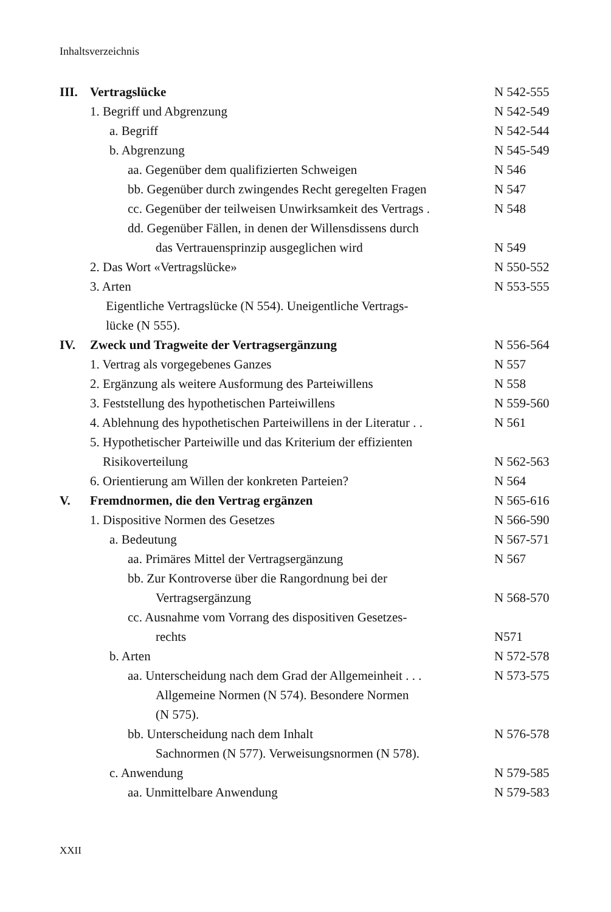Inhaltsverzeichnis
III. Vertragslücke N 542-555
1. Begriff und Abgrenzung N 542-549
a. Begriff N 542-544
b. Abgrenzung N 545-549
aa. Gegenüber dem qualifizierten Schweigen
N 546
bb. Gegenüber durch zwingendes Recht geregelten Fragen
N 547
cc. Gegenüber der teilweisen Unwirksamkeit des Vertrags .
N 548
dd. Gegenüber Fällen, in denen der Willensdissens durch
das Vertrauensprinzip ausgeglichen wird
N 549
2. Das Wort «Vertragslücke» N 550-552
3. Arten
Eigentliche Vertragslücke (N 554). Uneigentliche Vertrags-
lücke (N 555).
N 553-555
IV. Zweck und Tragweite der Vertragsergänzung
N 556-564
1. Vertrag als vorgegebenes Ganzes
N 557
2. Ergänzung als weitere Ausformung des Parteiwillens
N 558
3. Feststellung des hypothetischen Parteiwillens
N 559-560
4. Ablehnung des hypothetischen Parteiwillens in der Literatur . .
N 561
5. Hypothetischer Parteiwille und das Kriterium der effizienten
Risikoverteilung
N 562-563
6. Orientierung am Willen der konkreten Parteien?
N 564
V. Fremdnormen, die den Vertrag ergänzen
N 565-616
1. Dispositive Normen des Gesetzes
N 566-590
a. Bedeutung N 567-571
aa. Primäres Mittel der Vertragsergänzung
N 567
bb. Zur Kontroverse über die Rangordnung bei der
Vertragsergänzung
N 568-570
cc. Ausnahme vom Vorrang des dispositiven Gesetzes-
rechts
N571
b. Arten N 572-578
aa. Unterscheidung nach dem Grad der Allgemeinheit . . .
Allgemeine Normen (N 574). Besondere Normen
(N 575).
N 573-575
bb. Unterscheidung nach dem Inhalt
Sachnormen (N 577). Verweisungsnormen (N 578).
N 576-578
c. Anwendung N 579-585
aa. Unmittelbare Anwendung N 579-583
XXII